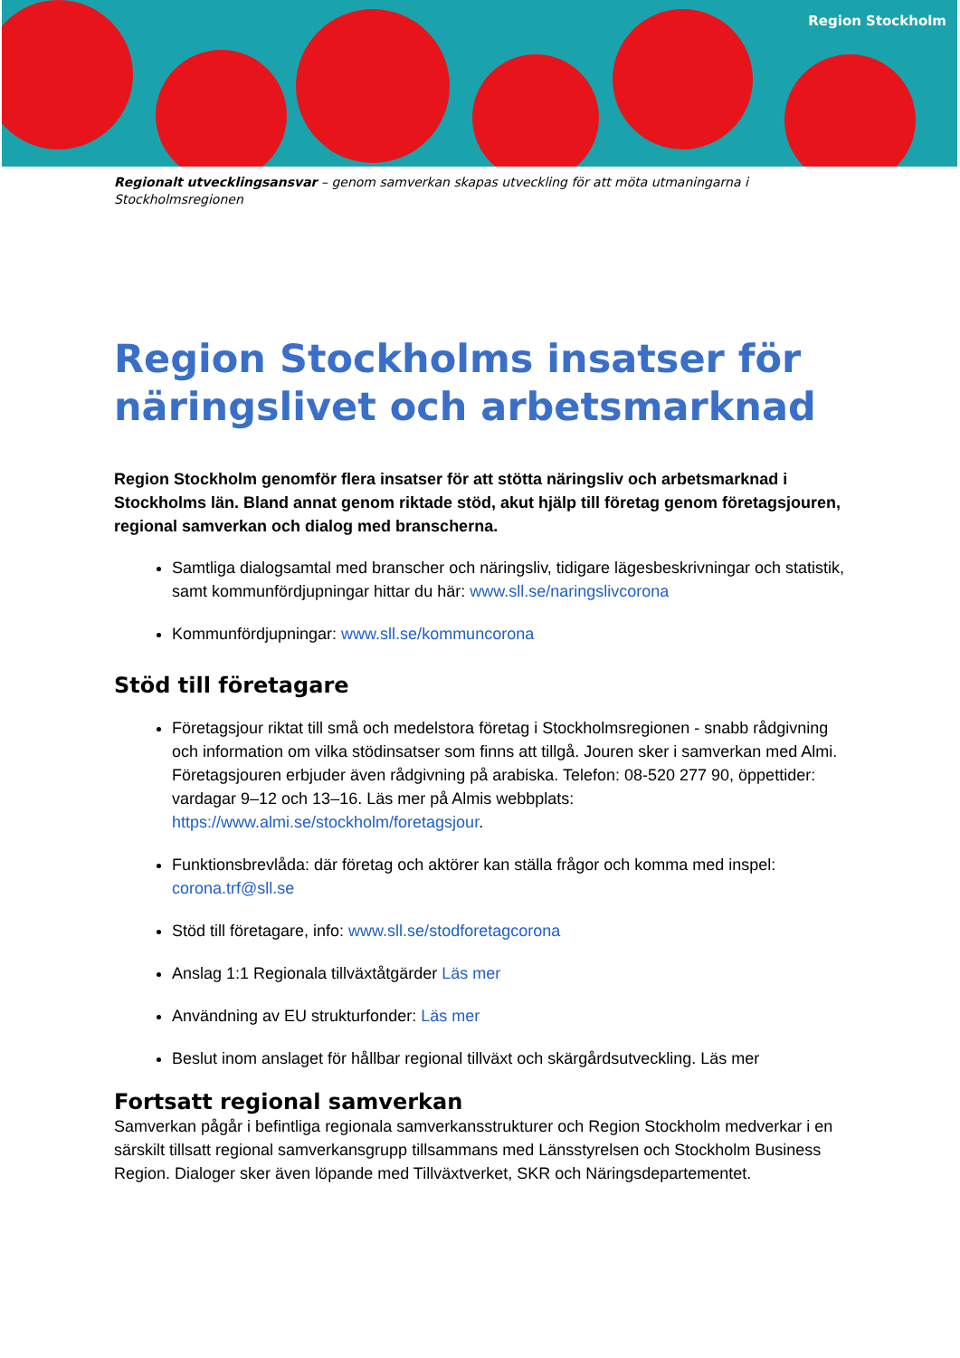Region Stockholm
Regionalt utvecklingsansvar – genom samverkan skapas utveckling för att möta utmaningarna i Stockholmsregionen
Region Stockholms insatser för näringslivet och arbetsmarknad
Region Stockholm genomför flera insatser för att stötta näringsliv och arbetsmarknad i Stockholms län. Bland annat genom riktade stöd, akut hjälp till företag genom företagsjouren, regional samverkan och dialog med branscherna.
Samtliga dialogsamtal med branscher och näringsliv, tidigare lägesbeskrivningar och statistik, samt kommunfördjupningar hittar du här: www.sll.se/naringslivcorona
Kommunfördjupningar: www.sll.se/kommuncorona
Stöd till företagare
Företagsjour riktat till små och medelstora företag i Stockholmsregionen - snabb rådgivning och information om vilka stödinsatser som finns att tillgå. Jouren sker i samverkan med Almi. Företagsjouren erbjuder även rådgivning på arabiska. Telefon: 08-520 277 90, öppettider: vardagar 9–12 och 13–16. Läs mer på Almis webbplats: https://www.almi.se/stockholm/foretagsjour.
Funktionsbrevlåda: där företag och aktörer kan ställa frågor och komma med inspel: corona.trf@sll.se
Stöd till företagare, info: www.sll.se/stodforetagcorona
Anslag 1:1 Regionala tillväxtåtgärder Läs mer
Användning av EU strukturfonder: Läs mer
Beslut inom anslaget för hållbar regional tillväxt och skärgårdsutveckling. Läs mer
Fortsatt regional samverkan
Samverkan pågår i befintliga regionala samverkansstrukturer och Region Stockholm medverkar i en särskilt tillsatt regional samverkansgrupp tillsammans med Länsstyrelsen och Stockholm Business Region. Dialoger sker även löpande med Tillväxtverket, SKR och Näringsdepartementet.